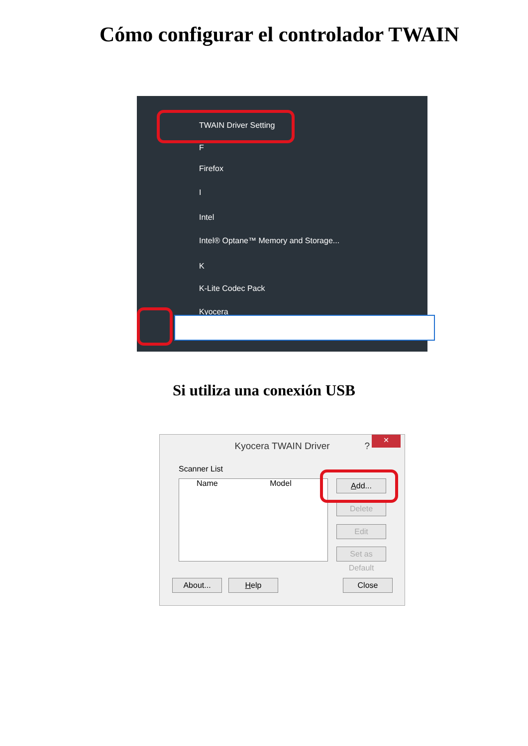Cómo configurar el controlador TWAIN
TWAIN Driver Setting
F
Firefox
I
Intel
Intel® Optane™ Memory and Storage...
K
K-Lite Codec Pack
Kyocera
Si utiliza una conexión USB
Kyocera TWAIN Driver ? ×
Scanner List
Name Model Add...
Delete
Edit
Set as Default
About... Help Close